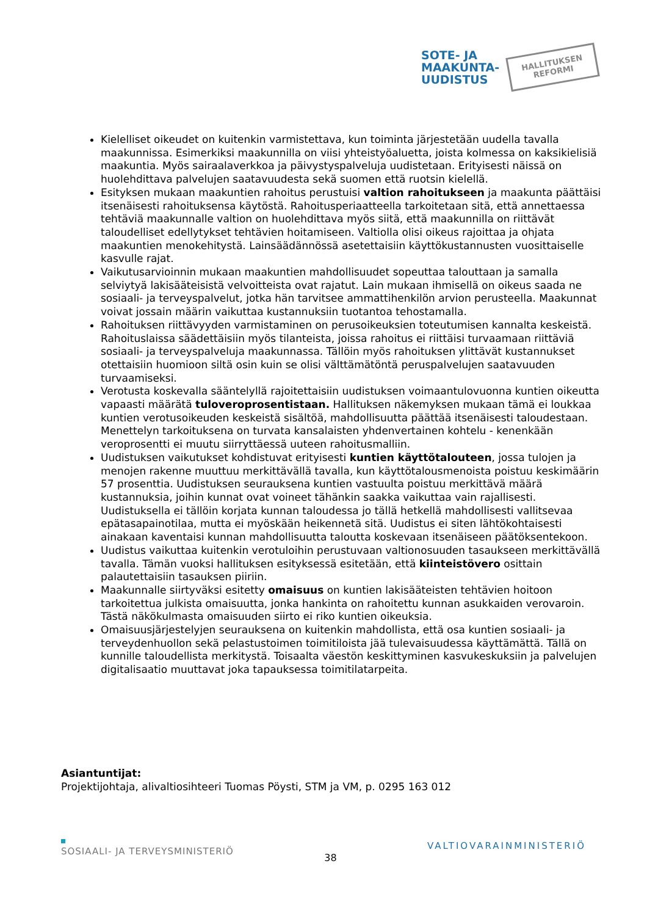SOTE- JA
MAAKUNTA-
UUDISTUS
HALLITUKSEN
REFORMI
Kielelliset oikeudet on kuitenkin varmistettava, kun toiminta järjestetään uudella tavalla maakunnissa. Esimerkiksi maakunnilla on viisi yhteistyöaluetta, joista kolmessa on kaksikielisiä maakuntia. Myös sairaalaverkkoa ja päivystyspalveluja uudistetaan. Erityisesti näissä on huolehdittava palvelujen saatavuudesta sekä suomen että ruotsin kielellä.
Esityksen mukaan maakuntien rahoitus perustuisi valtion rahoitukseen ja maakunta päättäisi itsenäisesti rahoituksensa käytöstä. Rahoitusperiaatteella tarkoitetaan sitä, että annettaessa tehtäviä maakunnalle valtion on huolehdittava myös siitä, että maakunnilla on riittävät taloudelliset edellytykset tehtävien hoitamiseen. Valtiolla olisi oikeus rajoittaa ja ohjata maakuntien menokehitystä. Lainsäädännössä asetettaisiin käyttökustannusten vuosittaiselle kasvulle rajat.
Vaikutusarvioinnin mukaan maakuntien mahdollisuudet sopeuttaa talouttaan ja samalla selviytyä lakisääteisistä velvoitteista ovat rajatut. Lain mukaan ihmisellä on oikeus saada ne sosiaali- ja terveyspalvelut, jotka hän tarvitsee ammattihenkilön arvion perusteella. Maakunnat voivat jossain määrin vaikuttaa kustannuksiin tuotantoa tehostamalla.
Rahoituksen riittävyyden varmistaminen on perusoikeuksien toteutumisen kannalta keskeistä. Rahoituslaissa säädettäisiin myös tilanteista, joissa rahoitus ei riittäisi turvaamaan riittäviä sosiaali- ja terveyspalveluja maakunnassa. Tällöin myös rahoituksen ylittävät kustannukset otettaisiin huomioon siltä osin kuin se olisi välttämätöntä peruspalvelujen saatavuuden turvaamiseksi.
Verotusta koskevalla sääntelyllä rajoitettaisiin uudistuksen voimaantulovuonna kuntien oikeutta vapaasti määrätä tuloveroprosentistaan. Hallituksen näkemyksen mukaan tämä ei loukkaa kuntien verotusoikeuden keskeistä sisältöä, mahdollisuutta päättää itsenäisesti taloudestaan. Menettelyn tarkoituksena on turvata kansalaisten yhdenvertainen kohtelu - kenenkään veroprosentti ei muutu siirryttäessä uuteen rahoitusmalliin.
Uudistuksen vaikutukset kohdistuvat erityisesti kuntien käyttötalouteen, jossa tulojen ja menojen rakenne muuttuu merkittävällä tavalla, kun käyttötalousmenoista poistuu keskimäärin 57 prosenttia. Uudistuksen seurauksena kuntien vastuulta poistuu merkittävä määrä kustannuksia, joihin kunnat ovat voineet tähänkin saakka vaikuttaa vain rajallisesti. Uudistuksella ei tällöin korjata kunnan taloudessa jo tällä hetkellä mahdollisesti vallitsevaa epätasapainotilaa, mutta ei myöskään heikennetä sitä. Uudistus ei siten lähtökohtaisesti ainakaan kaventaisi kunnan mahdollisuutta taloutta koskevaan itsenäiseen päätöksentekoon.
Uudistus vaikuttaa kuitenkin verotuloihin perustuvaan valtionosuuden tasaukseen merkittävällä tavalla. Tämän vuoksi hallituksen esityksessä esitetään, että kiinteistövero osittain palautettaisiin tasauksen piiriin.
Maakunnalle siirtyväksi esitetty omaisuus on kuntien lakisääteisten tehtävien hoitoon tarkoitettua julkista omaisuutta, jonka hankinta on rahoitettu kunnan asukkaiden verovaroin. Tästä näkökulmasta omaisuuden siirto ei riko kuntien oikeuksia.
Omaisuusjärjestelyjen seurauksena on kuitenkin mahdollista, että osa kuntien sosiaali- ja terveydenhuollon sekä pelastustoimen toimitiloista jää tulevaisuudessa käyttämättä. Tällä on kunnille taloudellista merkitystä. Toisaalta väestön keskittyminen kasvukeskuksiin ja palvelujen digitalisaatio muuttavat joka tapauksessa toimitilatarpeita.
Asiantuntijat:
Projektijohtaja, alivaltiosihteeri Tuomas Pöysti, STM ja VM, p. 0295 163 012
SOSIAALI- JA TERVEYSMINISTERIÖ
38
VALTIOVARAINMINISTERIÖ